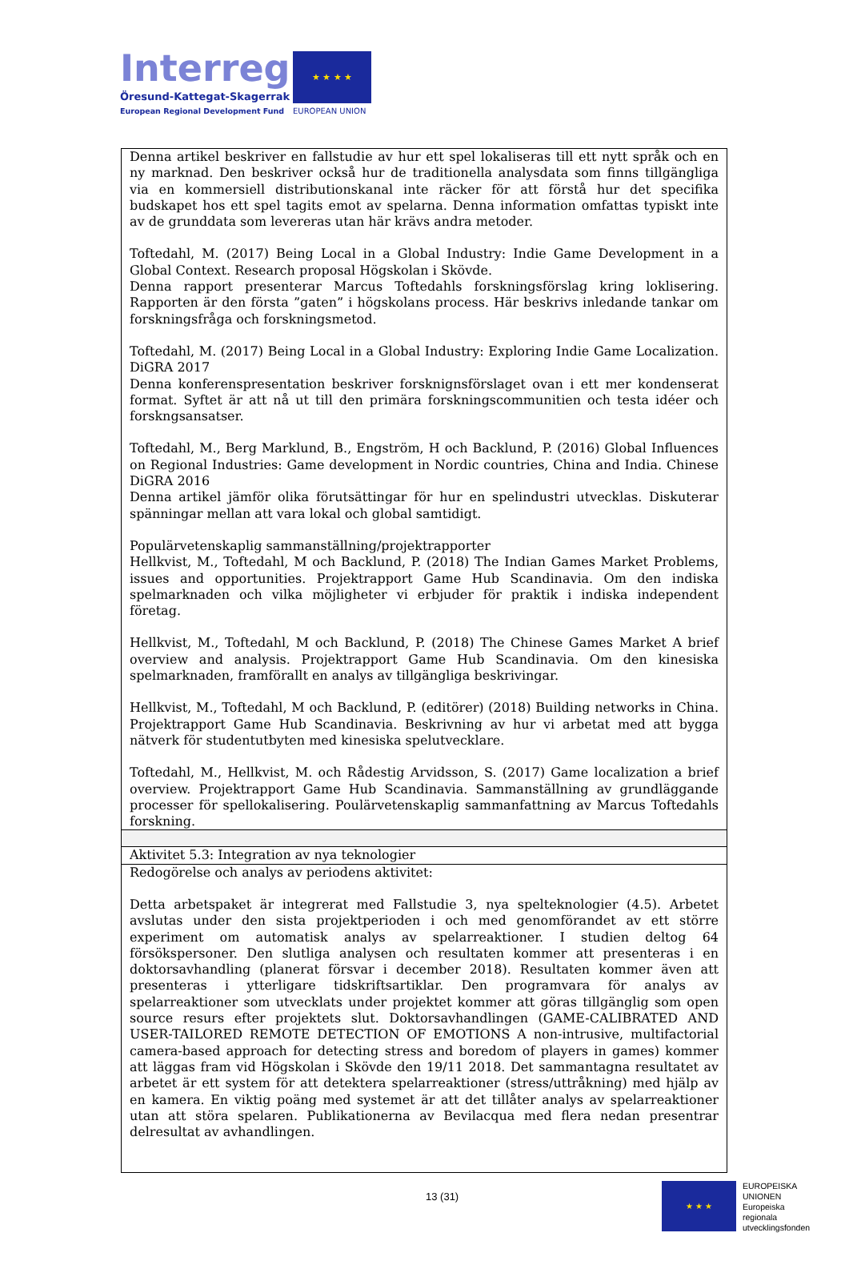Interreg
Öresund-Kattegat-Skagerrak
European Regional Development Fund
★ ★ ★ ★
EUROPEAN UNION
| Denna artikel beskriver en fallstudie av hur ett spel lokaliseras till ett nytt språk och en ny marknad. Den beskriver också hur de traditionella analysdata som finns tillgängliga via en kommersiell distributionskanal inte räcker för att förstå hur det specifika budskapet hos ett spel tagits emot av spelarna. Denna information omfattas typiskt inte av de grunddata som levereras utan här krävs andra metoder. Toftedahl, M. (2017) Being Local in a Global Industry: Indie Game Development in a Global Context. Research proposal Högskolan i Skövde. Denna rapport presenterar Marcus Toftedahls forskningsförslag kring loklisering. Rapporten är den första ”gaten” i högskolans process. Här beskrivs inledande tankar om forskningsfråga och forskningsmetod. Toftedahl, M. (2017) Being Local in a Global Industry: Exploring Indie Game Localization. DiGRA 2017 Denna konferenspresentation beskriver forsknignsförslaget ovan i ett mer kondenserat format. Syftet är att nå ut till den primära forskningscommunitien och testa idéer och forskngsansatser. Toftedahl, M., Berg Marklund, B., Engström, H och Backlund, P. (2016) Global Influences on Regional Industries: Game development in Nordic countries, China and India. Chinese DiGRA 2016 Denna artikel jämför olika förutsättingar för hur en spelindustri utvecklas. Diskuterar spänningar mellan att vara lokal och global samtidigt. Populärvetenskaplig sammanställning/projektrapporter Hellkvist, M., Toftedahl, M och Backlund, P. (2018) The Indian Games Market Problems, issues and opportunities. Projektrapport Game Hub Scandinavia. Om den indiska spelmarknaden och vilka möjligheter vi erbjuder för praktik i indiska independent företag. Hellkvist, M., Toftedahl, M och Backlund, P. (2018) The Chinese Games Market A brief overview and analysis. Projektrapport Game Hub Scandinavia. Om den kinesiska spelmarknaden, framförallt en analys av tillgängliga beskrivingar. Hellkvist, M., Toftedahl, M och Backlund, P. (editörer) (2018) Building networks in China. Projektrapport Game Hub Scandinavia. Beskrivning av hur vi arbetat med att bygga nätverk för studentutbyten med kinesiska spelutvecklare. Toftedahl, M., Hellkvist, M. och Rådestig Arvidsson, S. (2017) Game localization a brief overview. Projektrapport Game Hub Scandinavia. Sammanställning av grundläggande processer för spellokalisering. Poulärvetenskaplig sammanfattning av Marcus Toftedahls forskning. |
| Aktivitet 5.3: Integration av nya teknologier |
| Redogörelse och analys av periodens aktivitet: Detta arbetspaket är integrerat med Fallstudie 3, nya spelteknologier (4.5). Arbetet avslutas under den sista projektperioden i och med genomförandet av ett större experiment om automatisk analys av spelarreaktioner. I studien deltog 64 försökspersoner. Den slutliga analysen och resultaten kommer att presenteras i en doktorsavhandling (planerat försvar i december 2018). Resultaten kommer även att presenteras i ytterligare tidskriftsartiklar. Den programvara för analys av spelarreaktioner som utvecklats under projektet kommer att göras tillgänglig som open source resurs efter projektets slut. Doktorsavhandlingen (GAME-CALIBRATED AND USER-TAILORED REMOTE DETECTION OF EMOTIONS A non-intrusive, multifactorial camera-based approach for detecting stress and boredom of players in games) kommer att läggas fram vid Högskolan i Skövde den 19/11 2018. Det sammantagna resultatet av arbetet är ett system för att detektera spelarreaktioner (stress/uttråkning) med hjälp av en kamera. En viktig poäng med systemet är att det tillåter analys av spelarreaktioner utan att störa spelaren. Publikationerna av Bevilacqua med flera nedan presentrar delresultat av avhandlingen. |
13 (31)
★ ★ ★
EUROPEISKA
UNIONEN
Europeiska
regionala
utvecklingsfonden